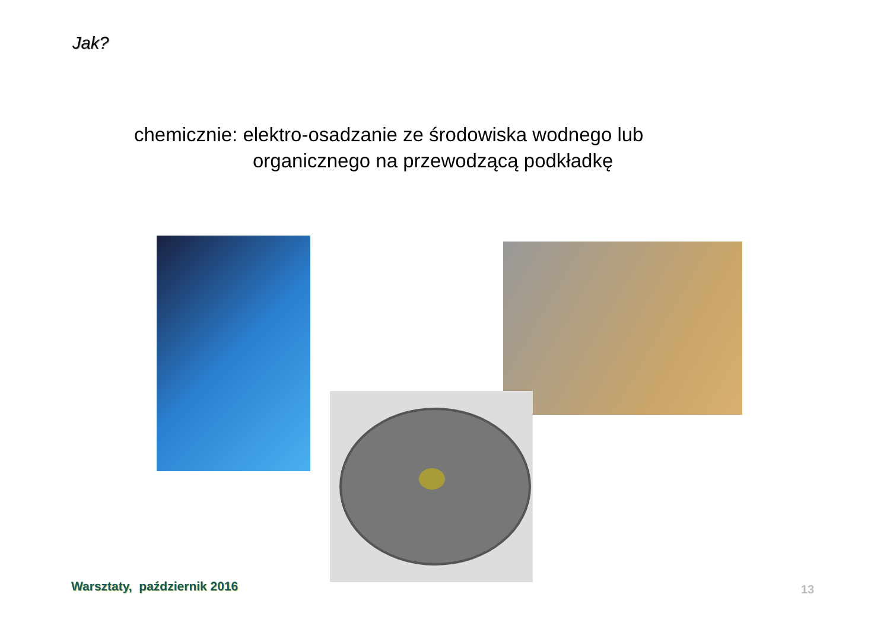Jak?
chemicznie: elektro-osadzanie ze środowiska wodnego lub
organicznego na przewodzącą podkładkę
Warsztaty, październik 2016 13